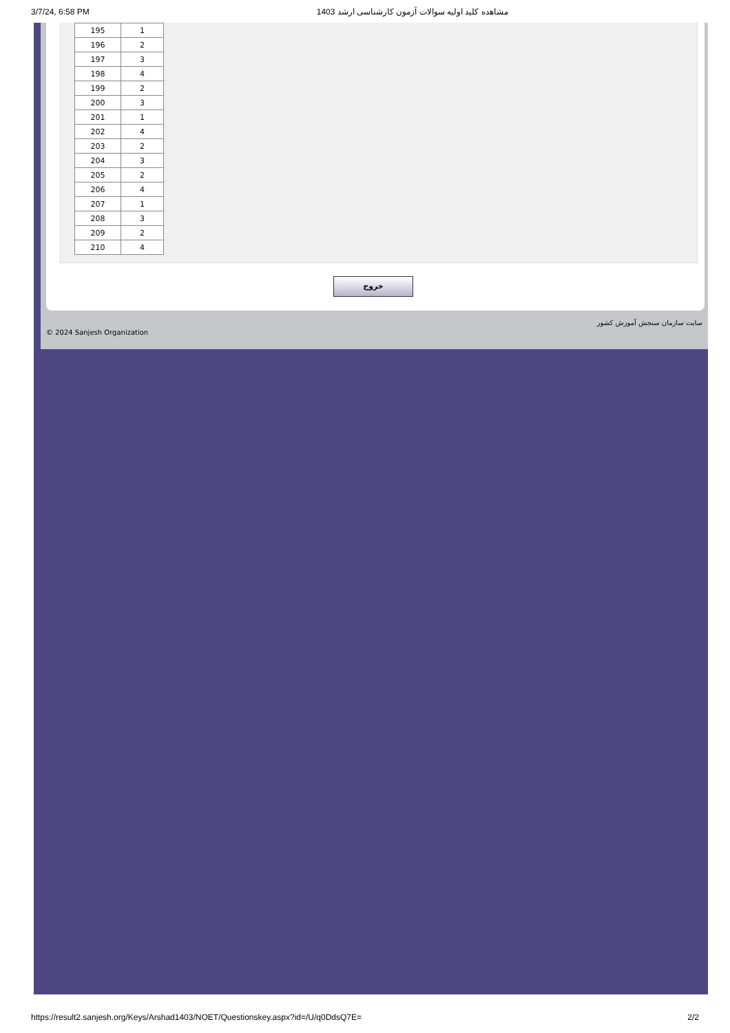3/7/24, 6:58 PM مشاهده کلید اولیه سوالات آزمون کارشناسی ارشد 1403
| 195 | 1 |
| 196 | 2 |
| 197 | 3 |
| 198 | 4 |
| 199 | 2 |
| 200 | 3 |
| 201 | 1 |
| 202 | 4 |
| 203 | 2 |
| 204 | 3 |
| 205 | 2 |
| 206 | 4 |
| 207 | 1 |
| 208 | 3 |
| 209 | 2 |
| 210 | 4 |
خروج
© 2024 Sanjesh Organization سایت سازمان سنجش آموزش کشور
https://result2.sanjesh.org/Keys/Arshad1403/NOET/Questionskey.aspx?id=/U/q0DdsQ7E= 2/2